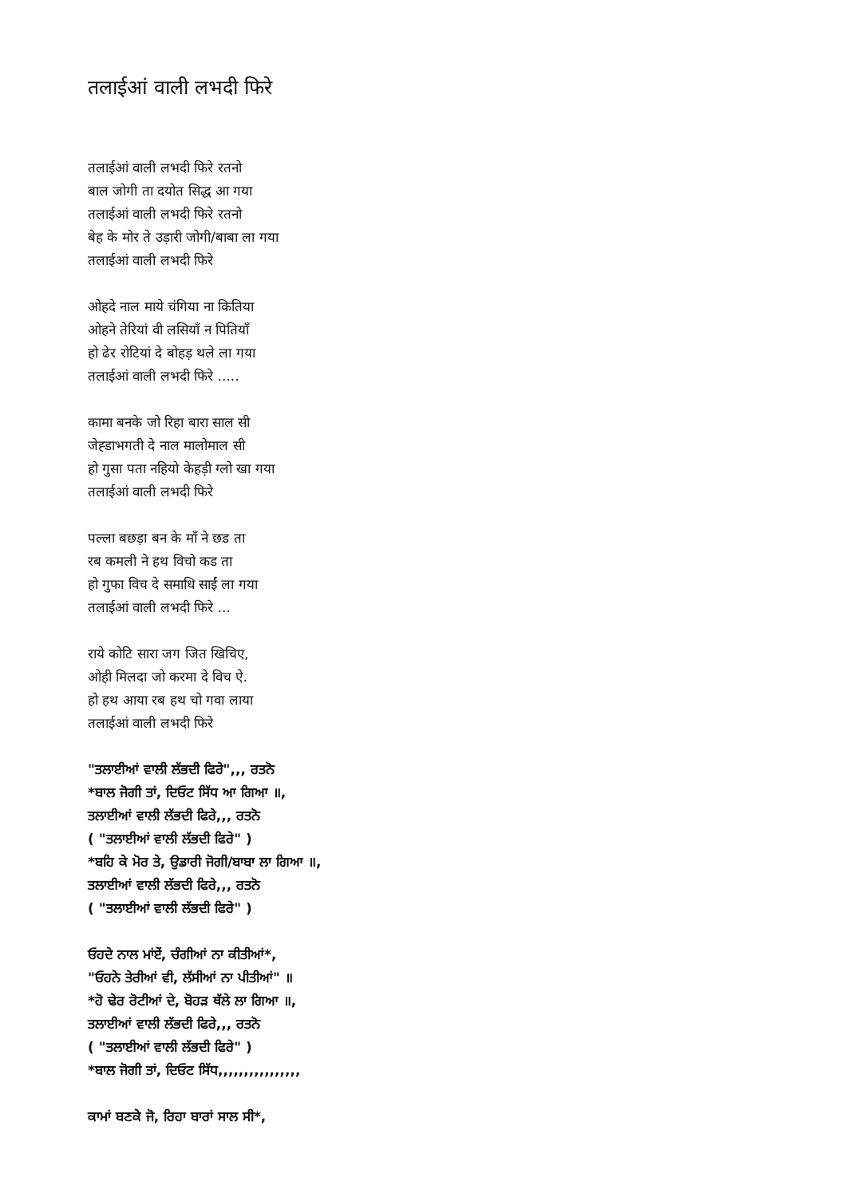तलाईआं वाली लभदी फिरे
तलाईआं वाली लभदी फिरे रतनो
बाल जोगी ता दयोत सिद्ध आ गया
तलाईआं वाली लभदी फिरे रतनो
बेह के मोर ते उड़ारी जोगी/बाबा ला गया
तलाईआं वाली लभदी फिरे
ओहदे नाल माये चंगिया ना कितिया
ओहने तेरियां वी लसियाँ न पितियाँ
हो ढेर रोटियां दे बोहड़ थले ला गया
तलाईआं वाली लभदी फिरे .....
कामा बनके जो रिहा बारा साल सी
जेह्डाभगती दे नाल मालोमाल सी
हो गुसा पता नहियो केहड़ी ग्लो खा गया
तलाईआं वाली लभदी फिरे
पल्ला बछड़ा बन के माँ ने छड ता
रब कमली ने हथ विचो कड ता
हो गुफा विच दे समाधि साईं ला गया
तलाईआं वाली लभदी फिरे ...
राये कोटि सारा जग जित खिचिए,
ओही मिलदा जो करमा दे विच ऐ.
हो हथ आया रब हथ चो गवा लाया
तलाईआं वाली लभदी फिरे
"ਤਲਾਈਆਂ ਵਾਲੀ ਲੱਭਦੀ ਫਿਰੇ",,, ਰਤਨੋ
*ਬਾਲ ਜੋਗੀ ਤਾਂ, ਦਿਓਟ ਸਿੱਧ ਆ ਗਿਆ ॥,
ਤਲਾਈਆਂ ਵਾਲੀ ਲੱਭਦੀ ਫਿਰੇ,,, ਰਤਨੋ
( "ਤਲਾਈਆਂ ਵਾਲੀ ਲੱਭਦੀ ਫਿਰੇ" )
*ਬਹਿ ਕੇ ਮੋਰ ਤੇ, ਉਡਾਰੀ ਜੋਗੀ/ਬਾਬਾ ਲਾ ਗਿਆ ॥,
ਤਲਾਈਆਂ ਵਾਲੀ ਲੱਭਦੀ ਫਿਰੇ,,, ਰਤਨੋ
( "ਤਲਾਈਆਂ ਵਾਲੀ ਲੱਭਦੀ ਫਿਰੇ" )
ਓਹਦੇ ਨਾਲ ਮਾਂਏਂ, ਚੰਗੀਆਂ ਨਾ ਕੀਤੀਆਂ*,
"ਓਹਨੇ ਤੇਰੀਆਂ ਵੀ, ਲੱਸੀਆਂ ਨਾ ਪੀਤੀਆਂ" ॥
*ਹੋ ਢੇਰ ਰੋਟੀਆਂ ਦੇ, ਬੋਹੜ ਥੱਲੇ ਲਾ ਗਿਆ ॥,
ਤਲਾਈਆਂ ਵਾਲੀ ਲੱਭਦੀ ਫਿਰੇ,,, ਰਤਨੋ
( "ਤਲਾਈਆਂ ਵਾਲੀ ਲੱਭਦੀ ਫਿਰੇ" )
*ਬਾਲ ਜੋਗੀ ਤਾਂ, ਦਿਓਟ ਸਿੱਧ,,,,,,,,,,,,,,,,
ਕਾਮਾਂ ਬਣਕੇ ਜੋ, ਰਿਹਾ ਬਾਰਾਂ ਸਾਲ ਸੀ*,